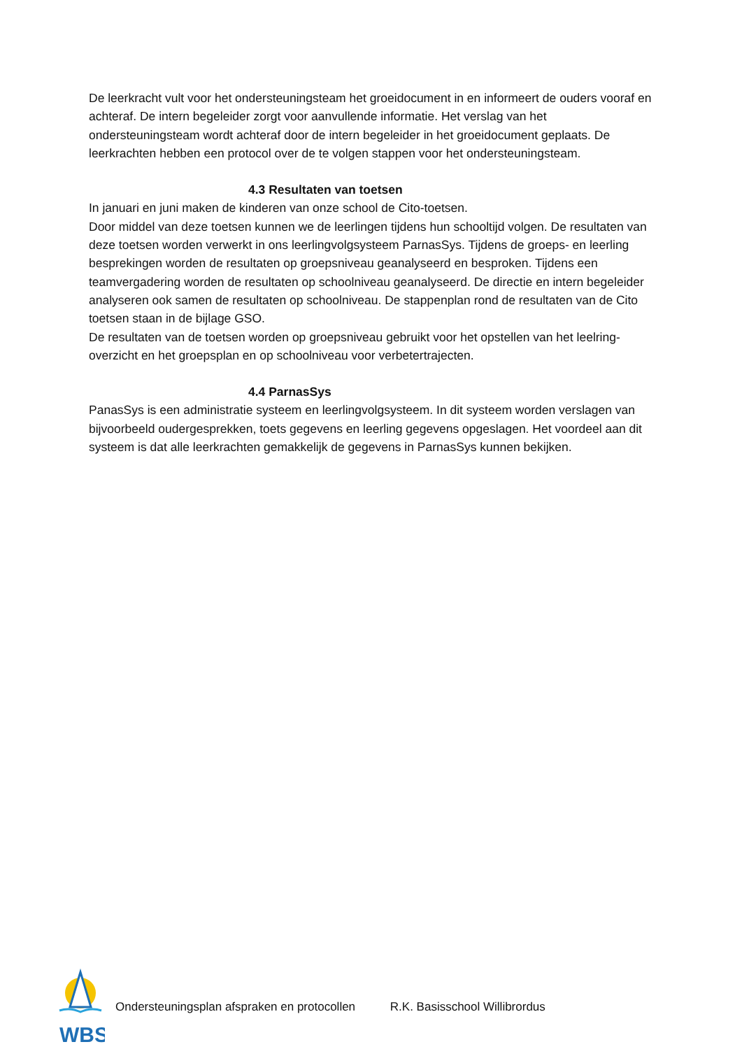De leerkracht vult voor het ondersteuningsteam het groeidocument in en informeert de ouders vooraf en achteraf. De intern begeleider zorgt voor aanvullende informatie. Het verslag van het ondersteuningsteam wordt achteraf door de intern begeleider in het groeidocument geplaats. De leerkrachten hebben een protocol over de te volgen stappen voor het ondersteuningsteam.
4.3 Resultaten van toetsen
In januari en juni maken de kinderen van onze school de Cito-toetsen.
Door middel van deze toetsen kunnen we de leerlingen tijdens hun schooltijd volgen. De resultaten van deze toetsen worden verwerkt in ons leerlingvolgsysteem ParnasSys. Tijdens de groeps- en leerling besprekingen worden de resultaten op groepsniveau geanalyseerd en besproken. Tijdens een teamvergadering worden de resultaten op schoolniveau geanalyseerd. De directie en intern begeleider analyseren ook samen de resultaten op schoolniveau. De stappenplan rond de resultaten van de Cito toetsen staan in de bijlage GSO.
De resultaten van de toetsen worden op groepsniveau gebruikt voor het opstellen van het leelring-overzicht en het groepsplan en op schoolniveau voor verbetertrajecten.
4.4 ParnasSys
PanasSys is een administratie systeem en leerlingvolgsysteem. In dit systeem worden verslagen van bijvoorbeeld oudergesprekken, toets gegevens en leerling gegevens opgeslagen. Het voordeel aan dit systeem is dat alle leerkrachten gemakkelijk de gegevens in ParnasSys kunnen bekijken.
WBS
Ondersteuningsplan afspraken en protocollen R.K. Basisschool Willibrordus